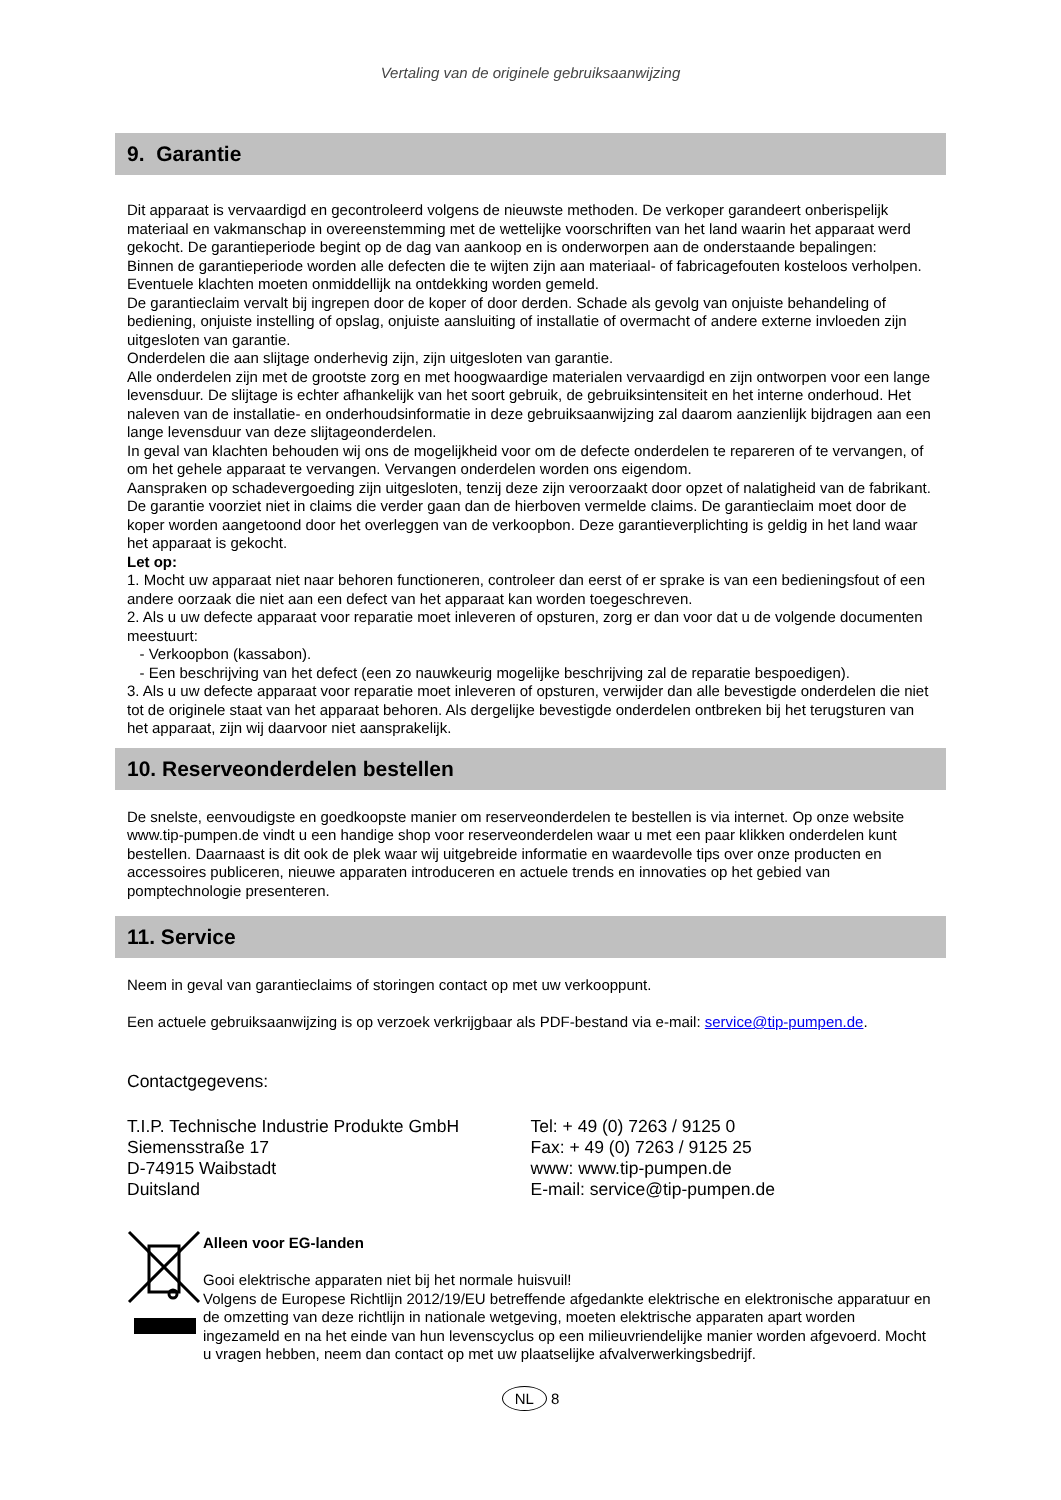Vertaling van de originele gebruiksaanwijzing
9. Garantie
Dit apparaat is vervaardigd en gecontroleerd volgens de nieuwste methoden. De verkoper garandeert onberispelijk materiaal en vakmanschap in overeenstemming met de wettelijke voorschriften van het land waarin het apparaat werd gekocht. De garantieperiode begint op de dag van aankoop en is onderworpen aan de onderstaande bepalingen:
Binnen de garantieperiode worden alle defecten die te wijten zijn aan materiaal- of fabricagefouten kosteloos verholpen. Eventuele klachten moeten onmiddellijk na ontdekking worden gemeld.
De garantieclaim vervalt bij ingrepen door de koper of door derden. Schade als gevolg van onjuiste behandeling of bediening, onjuiste instelling of opslag, onjuiste aansluiting of installatie of overmacht of andere externe invloeden zijn uitgesloten van garantie.
Onderdelen die aan slijtage onderhevig zijn, zijn uitgesloten van garantie.
Alle onderdelen zijn met de grootste zorg en met hoogwaardige materialen vervaardigd en zijn ontworpen voor een lange levensduur. De slijtage is echter afhankelijk van het soort gebruik, de gebruiksintensiteit en het interne onderhoud. Het naleven van de installatie- en onderhoudsinformatie in deze gebruiksaanwijzing zal daarom aanzienlijk bijdragen aan een lange levensduur van deze slijtageonderdelen.
In geval van klachten behouden wij ons de mogelijkheid voor om de defecte onderdelen te repareren of te vervangen, of om het gehele apparaat te vervangen. Vervangen onderdelen worden ons eigendom.
Aanspraken op schadevergoeding zijn uitgesloten, tenzij deze zijn veroorzaakt door opzet of nalatigheid van de fabrikant.
De garantie voorziet niet in claims die verder gaan dan de hierboven vermelde claims. De garantieclaim moet door de koper worden aangetoond door het overleggen van de verkoopbon. Deze garantieverplichting is geldig in het land waar het apparaat is gekocht.
Let op:
1. Mocht uw apparaat niet naar behoren functioneren, controleer dan eerst of er sprake is van een bedieningsfout of een andere oorzaak die niet aan een defect van het apparaat kan worden toegeschreven.
2. Als u uw defecte apparaat voor reparatie moet inleveren of opsturen, zorg er dan voor dat u de volgende documenten meestuurt:
- Verkoopbon (kassabon).
- Een beschrijving van het defect (een zo nauwkeurig mogelijke beschrijving zal de reparatie bespoedigen).
3. Als u uw defecte apparaat voor reparatie moet inleveren of opsturen, verwijder dan alle bevestigde onderdelen die niet tot de originele staat van het apparaat behoren. Als dergelijke bevestigde onderdelen ontbreken bij het terugsturen van het apparaat, zijn wij daarvoor niet aansprakelijk.
10. Reserveonderdelen bestellen
De snelste, eenvoudigste en goedkoopste manier om reserveonderdelen te bestellen is via internet. Op onze website www.tip-pumpen.de vindt u een handige shop voor reserveonderdelen waar u met een paar klikken onderdelen kunt bestellen. Daarnaast is dit ook de plek waar wij uitgebreide informatie en waardevolle tips over onze producten en accessoires publiceren, nieuwe apparaten introduceren en actuele trends en innovaties op het gebied van pomptechnologie presenteren.
11. Service
Neem in geval van garantieclaims of storingen contact op met uw verkooppunt.
Een actuele gebruiksaanwijzing is op verzoek verkrijgbaar als PDF-bestand via e-mail: service@tip-pumpen.de.
Contactgegevens:
T.I.P. Technische Industrie Produkte GmbH
Siemensstraße 17
D-74915 Waibstadt
Duitsland
Tel: + 49 (0) 7263 / 9125 0
Fax: + 49 (0) 7263 / 9125 25
www: www.tip-pumpen.de
E-mail: service@tip-pumpen.de
Alleen voor EG-landen
Gooi elektrische apparaten niet bij het normale huisvuil!
Volgens de Europese Richtlijn 2012/19/EU betreffende afgedankte elektrische en elektronische apparatuur en de omzetting van deze richtlijn in nationale wetgeving, moeten elektrische apparaten apart worden ingezameld en na het einde van hun levenscyclus op een milieuvriendelijke manier worden afgevoerd. Mocht u vragen hebben, neem dan contact op met uw plaatselijke afvalverwerkingsbedrijf.
NL 8